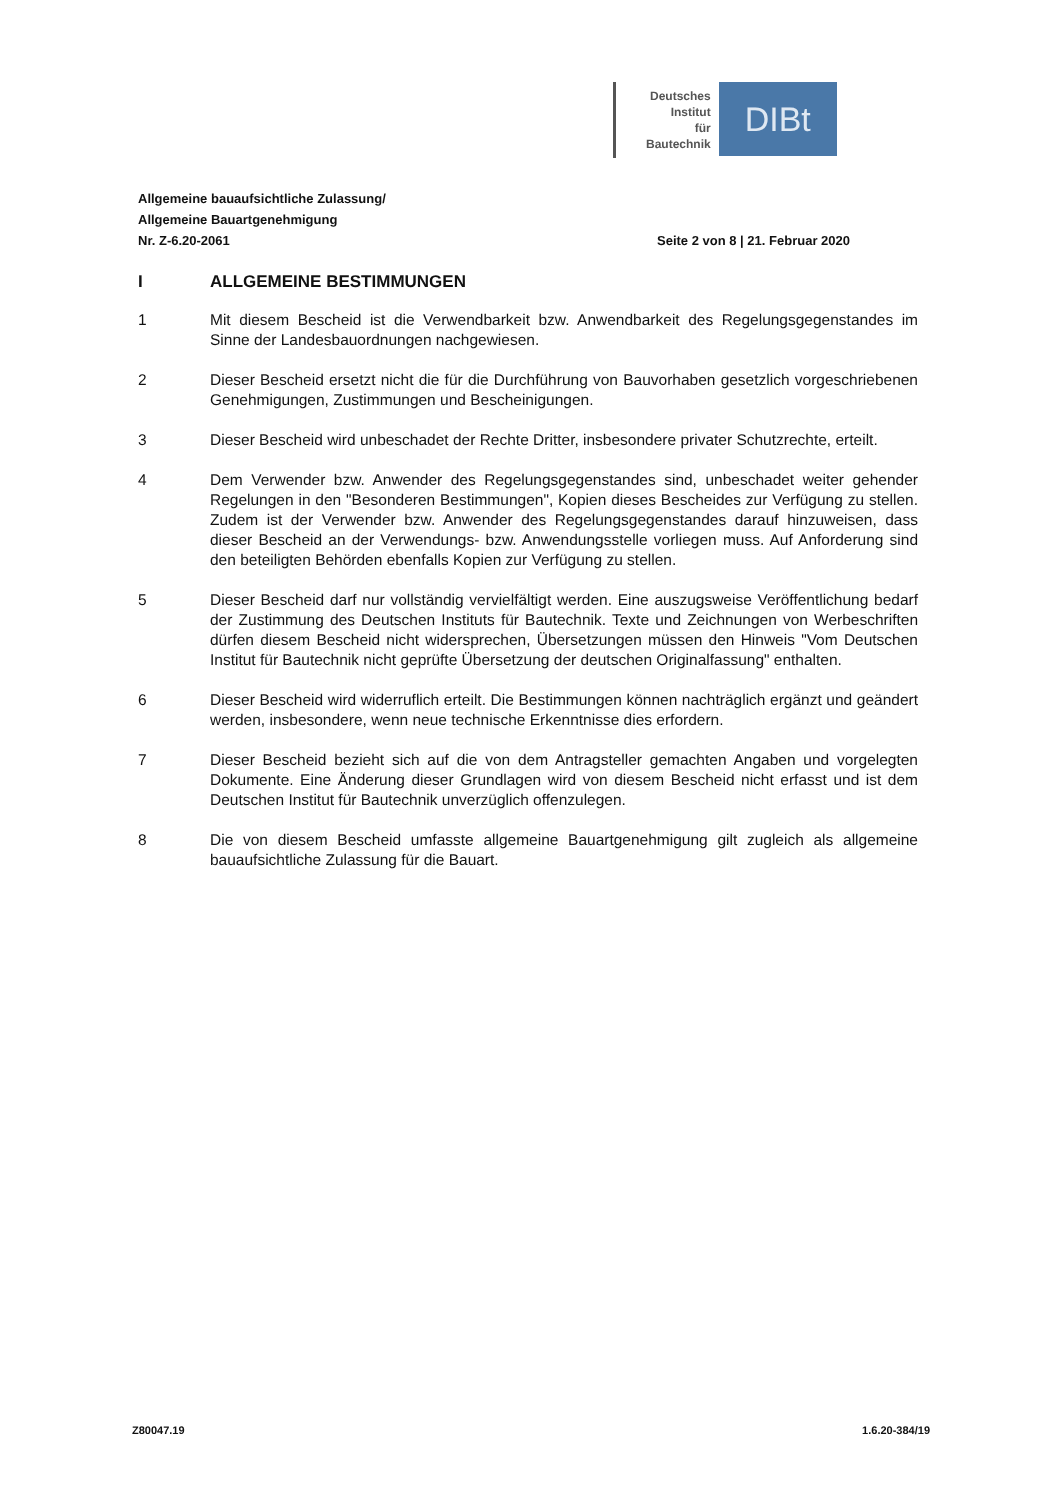Deutsches
Institut
für
Bautechnik
DIBt
Allgemeine bauaufsichtliche Zulassung/
Allgemeine Bauartgenehmigung
Nr. Z-6.20-2061 Seite 2 von 8 | 21. Februar 2020
I ALLGEMEINE BESTIMMUNGEN
1 Mit diesem Bescheid ist die Verwendbarkeit bzw. Anwendbarkeit des Regelungsgegenstandes im Sinne der Landesbauordnungen nachgewiesen.
2 Dieser Bescheid ersetzt nicht die für die Durchführung von Bauvorhaben gesetzlich vorgeschriebenen Genehmigungen, Zustimmungen und Bescheinigungen.
3 Dieser Bescheid wird unbeschadet der Rechte Dritter, insbesondere privater Schutzrechte, erteilt.
4 Dem Verwender bzw. Anwender des Regelungsgegenstandes sind, unbeschadet weiter gehender Regelungen in den "Besonderen Bestimmungen", Kopien dieses Bescheides zur Verfügung zu stellen. Zudem ist der Verwender bzw. Anwender des Regelungsgegenstandes darauf hinzuweisen, dass dieser Bescheid an der Verwendungs- bzw. Anwendungsstelle vorliegen muss. Auf Anforderung sind den beteiligten Behörden ebenfalls Kopien zur Verfügung zu stellen.
5 Dieser Bescheid darf nur vollständig vervielfältigt werden. Eine auszugsweise Veröffentlichung bedarf der Zustimmung des Deutschen Instituts für Bautechnik. Texte und Zeichnungen von Werbeschriften dürfen diesem Bescheid nicht widersprechen, Übersetzungen müssen den Hinweis "Vom Deutschen Institut für Bautechnik nicht geprüfte Übersetzung der deutschen Originalfassung" enthalten.
6 Dieser Bescheid wird widerruflich erteilt. Die Bestimmungen können nachträglich ergänzt und geändert werden, insbesondere, wenn neue technische Erkenntnisse dies erfordern.
7 Dieser Bescheid bezieht sich auf die von dem Antragsteller gemachten Angaben und vorgelegten Dokumente. Eine Änderung dieser Grundlagen wird von diesem Bescheid nicht erfasst und ist dem Deutschen Institut für Bautechnik unverzüglich offenzulegen.
8 Die von diesem Bescheid umfasste allgemeine Bauartgenehmigung gilt zugleich als allgemeine bauaufsichtliche Zulassung für die Bauart.
Z80047.19 1.6.20-384/19